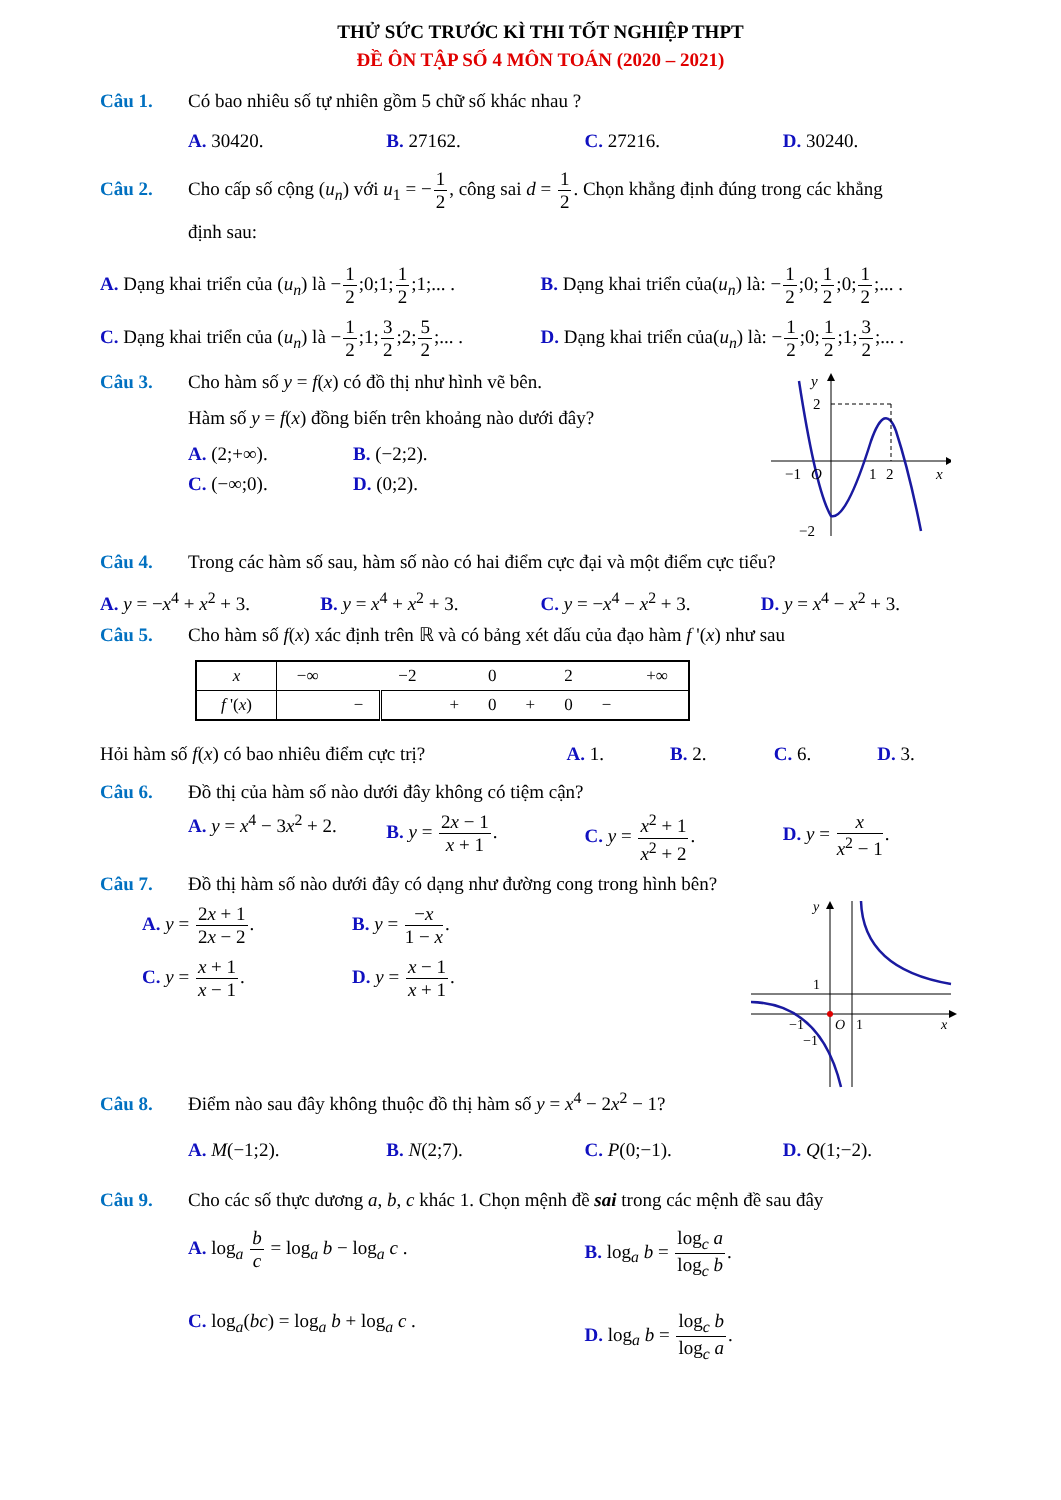THỬ SỨC TRƯỚC KÌ THI TỐT NGHIỆP THPT
ĐỀ ÔN TẬP SỐ 4 MÔN TOÁN (2020 – 2021)
Câu 1. Có bao nhiêu số tự nhiên gồm 5 chữ số khác nhau ?
A. 30420. B. 27162. C. 27216. D. 30240.
Câu 2. Cho cấp số cộng (u<sub>n</sub>) với u<sub>1</sub> = −1 2, công sai d = 1 2. Chọn khẳng định đúng trong các khẳng
định sau:
A. Dạng khai triển của (u<sub>n</sub>) là −1 2;0;1;1 2;1;... .
B. Dạng khai triển của(u<sub>n</sub>) là: −1 2;0;1 2;0;1 2;... .
C. Dạng khai triển của (u<sub>n</sub>) là −1 2;1;3 2;2;5 2;... .
D. Dạng khai triển của(u<sub>n</sub>) là: −1 2;0;1 2;1;3 2;... .
Câu 3. Cho hàm số y = f(x) có đồ thị như hình vẽ bên.
Hàm số y = f(x) đồng biến trên khoảng nào dưới đây?
A. (2;+∞). B. (−2;2).
C. (−∞;0). D. (0;2).
y
2
−1
O
1
2
x
−2
Câu 4. Trong các hàm số sau, hàm số nào có hai điểm cực đại và một điểm cực tiểu?
A. y = −x<sup>4</sup> + x<sup>2</sup> + 3. B. y = x<sup>4</sup> + x<sup>2</sup> + 3. C. y = −x<sup>4</sup> − x<sup>2</sup> + 3. D. y = x<sup>4</sup> − x<sup>2</sup> + 3.
Câu 5. Cho hàm số f(x) xác định trên ℝ và có bảng xét dấu của đạo hàm f '(x) như sau
| x | −∞ | | −2 | | 0 | | 2 | | +∞ |
| f '( x ) | | − | | + | 0 | + | 0 | − | |
Hỏi hàm số f(x) có bao nhiêu điểm cực trị?
A. 1. B. 2. C. 6. D. 3.
Câu 6. Đồ thị của hàm số nào dưới đây không có tiệm cận?
A. y = x<sup>4</sup> − 3x<sup>2</sup> + 2. B. y = 2x − 1 x + 1. C. y = x<sup>2</sup> + 1 x<sup>2</sup> + 2. D. y = x x<sup>2</sup> − 1.
Câu 7. Đồ thị hàm số nào dưới đây có dạng như đường cong trong hình bên?
A. y = 2x + 1 2x − 2. B. y = −x 1 − x.
C. y = x + 1 x − 1. D. y = x − 1 x + 1.
y
1
−1
O
1
−1
x
Câu 8. Điểm nào sau đây không thuộc đồ thị hàm số y = x<sup>4</sup> − 2x<sup>2</sup> − 1?
A. M(−1;2). B. N(2;7). C. P(0;−1). D. Q(1;−2).
Câu 9. Cho các số thực dương a, b, c khác 1. Chọn mệnh đề sai trong các mệnh đề sau đây
A. log<sub>a</sub> b c = log<sub>a</sub> b − log<sub>a</sub> c .
B. log<sub>a</sub> b = log<sub>c</sub> a log<sub>c</sub> b.
C. log<sub>a</sub>(bc) = log<sub>a</sub> b + log<sub>a</sub> c .
D. log<sub>a</sub> b = log<sub>c</sub> b log<sub>c</sub> a.